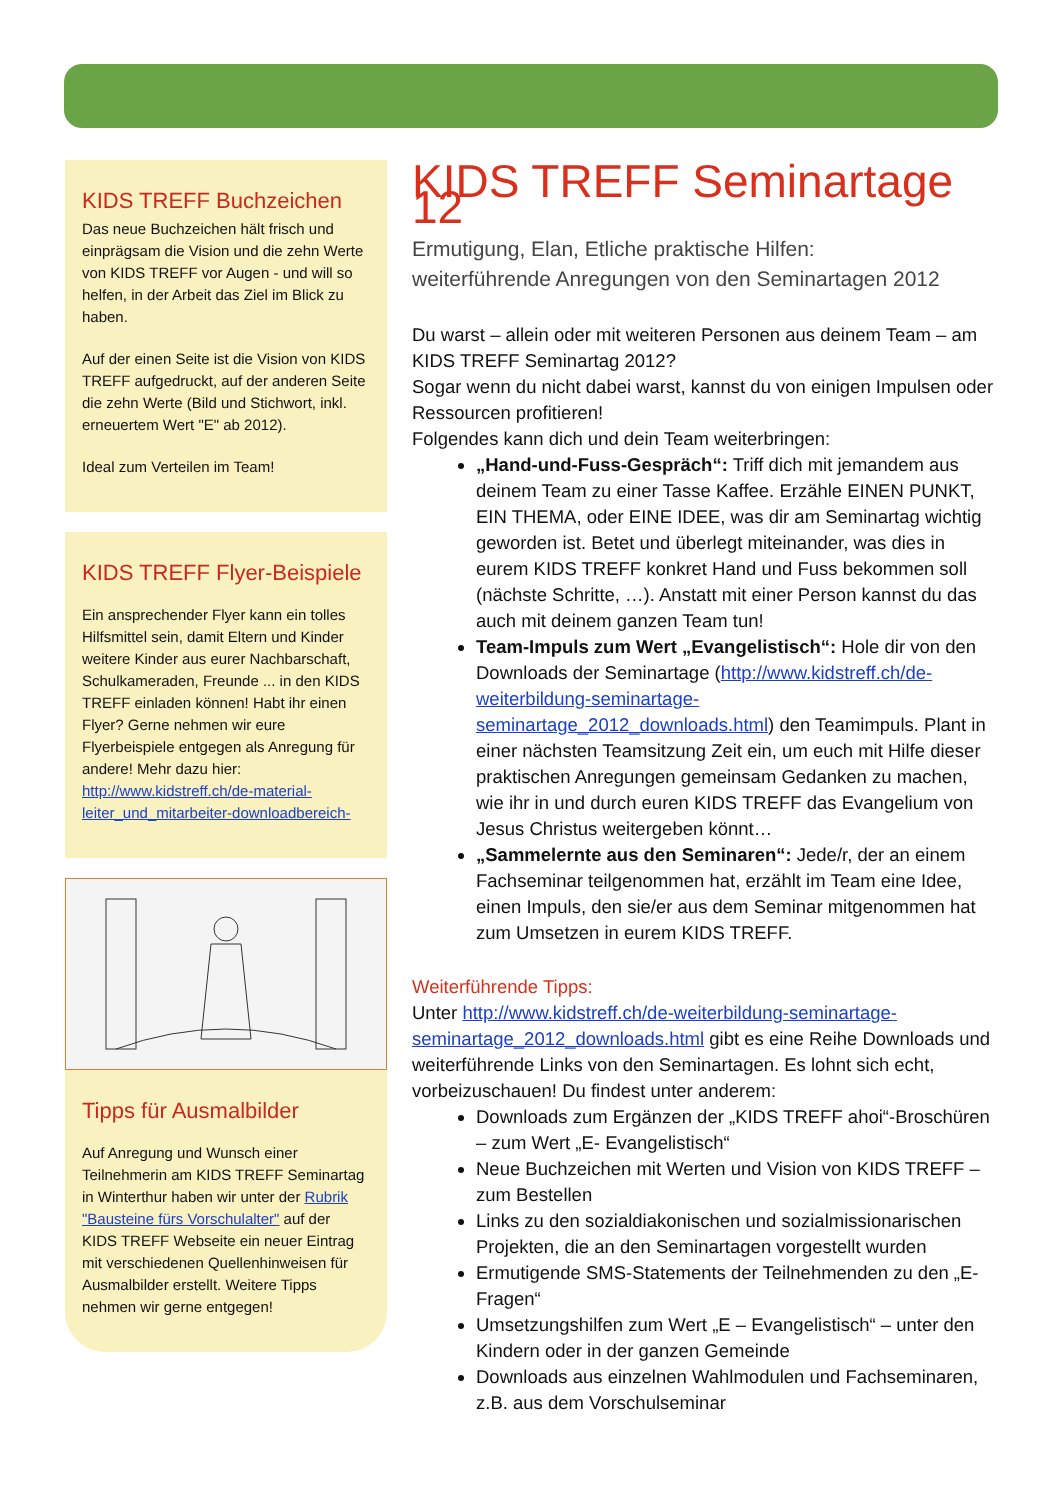KIDS TREFF Buchzeichen
Das neue Buchzeichen hält frisch und einprägsam die Vision und die zehn Werte von KIDS TREFF vor Augen - und will so helfen, in der Arbeit das Ziel im Blick zu haben.
Auf der einen Seite ist die Vision von KIDS TREFF aufgedruckt, auf der anderen Seite die zehn Werte (Bild und Stichwort, inkl. erneuertem Wert "E" ab 2012).
Ideal zum Verteilen im Team!
KIDS TREFF Flyer-Beispiele
Ein ansprechender Flyer kann ein tolles Hilfsmittel sein, damit Eltern und Kinder weitere Kinder aus eurer Nachbarschaft, Schulkameraden, Freunde ... in den KIDS TREFF einladen können! Habt ihr einen Flyer? Gerne nehmen wir eure Flyerbeispiele entgegen als Anregung für andere! Mehr dazu hier: http://www.kidstreff.ch/de-material-leiter_und_mitarbeiter-downloadbereich-
Tipps für Ausmalbilder
Auf Anregung und Wunsch einer Teilnehmerin am KIDS TREFF Seminartag in Winterthur haben wir unter der Rubrik "Bausteine fürs Vorschulalter" auf der KIDS TREFF Webseite ein neuer Eintrag mit verschiedenen Quellenhinweisen für Ausmalbilder erstellt. Weitere Tipps nehmen wir gerne entgegen!
KIDS TREFF Seminartage 12
Ermutigung, Elan, Etliche praktische Hilfen:
weiterführende Anregungen von den Seminartagen 2012
Du warst – allein oder mit weiteren Personen aus deinem Team – am KIDS TREFF Seminartag 2012?
Sogar wenn du nicht dabei warst, kannst du von einigen Impulsen oder Ressourcen profitieren!
Folgendes kann dich und dein Team weiterbringen:
„Hand-und-Fuss-Gespräch“: Triff dich mit jemandem aus deinem Team zu einer Tasse Kaffee. Erzähle EINEN PUNKT, EIN THEMA, oder EINE IDEE, was dir am Seminartag wichtig geworden ist. Betet und überlegt miteinander, was dies in eurem KIDS TREFF konkret Hand und Fuss bekommen soll (nächste Schritte, …). Anstatt mit einer Person kannst du das auch mit deinem ganzen Team tun!
Team-Impuls zum Wert „Evangelistisch“: Hole dir von den Downloads der Seminartage (http://www.kidstreff.ch/de-weiterbildung-seminartage-seminartage_2012_downloads.html) den Teamimpuls. Plant in einer nächsten Teamsitzung Zeit ein, um euch mit Hilfe dieser praktischen Anregungen gemeinsam Gedanken zu machen, wie ihr in und durch euren KIDS TREFF das Evangelium von Jesus Christus weitergeben könnt…
„Sammelernte aus den Seminaren“: Jede/r, der an einem Fachseminar teilgenommen hat, erzählt im Team eine Idee, einen Impuls, den sie/er aus dem Seminar mitgenommen hat zum Umsetzen in eurem KIDS TREFF.
Weiterführende Tipps:
Unter http://www.kidstreff.ch/de-weiterbildung-seminartage-seminartage_2012_downloads.html gibt es eine Reihe Downloads und weiterführende Links von den Seminartagen. Es lohnt sich echt, vorbeizuschauen! Du findest unter anderem:
Downloads zum Ergänzen der „KIDS TREFF ahoi“-Broschüren – zum Wert „E- Evangelistisch“
Neue Buchzeichen mit Werten und Vision von KIDS TREFF – zum Bestellen
Links zu den sozialdiakonischen und sozialmissionarischen Projekten, die an den Seminartagen vorgestellt wurden
Ermutigende SMS-Statements der Teilnehmenden zu den „E-Fragen“
Umsetzungshilfen zum Wert „E – Evangelistisch“ – unter den Kindern oder in der ganzen Gemeinde
Downloads aus einzelnen Wahlmodulen und Fachseminaren, z.B. aus dem Vorschulseminar